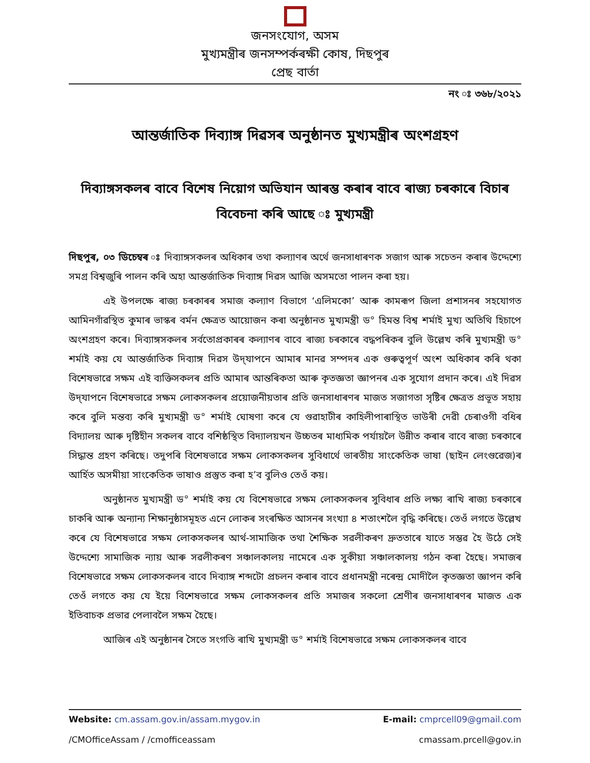জনসংযোগ, অসম
মুখ্যমন্ত্ৰীৰ জনসম্পৰ্কৰক্ষী কোষ, দিছপুৰ
প্ৰেছ বাৰ্তা
নং ঃ ৩৬৮/২০২১
আন্তৰ্জাতিক দিব্যাঙ্গ দিৱসৰ অনুষ্ঠানত মুখ্যমন্ত্ৰীৰ অংশগ্ৰহণ
দিব্যাঙ্গসকলৰ বাবে বিশেষ নিয়োগ অভিযান আৰম্ভ কৰাৰ বাবে ৰাজ্য চৰকাৰে বিচাৰ বিবেচনা কৰি আছে ঃ মুখ্যমন্ত্ৰী
দিছপুৰ, ০৩ ডিচেম্বৰ ঃ দিব্যাঙ্গসকলৰ অধিকাৰ তথা কল্যাণৰ অৰ্থে জনসাধাৰণক সজাগ আৰু সচেতন কৰাৰ উদ্দেশ্যে সমগ্ৰ বিশ্বজুৰি পালন কৰি অহা আন্তৰ্জাতিক দিব্যাঙ্গ দিৱস আজি অসমতো পালন কৰা হয়।
এই উপলক্ষে ৰাজ্য চৰকাৰৰ সমাজ কল্যাণ বিভাগে ‘এলিমকো’ আৰু কামৰূপ জিলা প্ৰশাসনৰ সহযোগত আমিনগাঁৱস্থিত কুমাৰ ভাস্কৰ বৰ্মন ক্ষেত্ৰত আয়োজন কৰা অনুষ্ঠানত মুখ্যমন্ত্ৰী ড° হিমন্ত বিশ্ব শৰ্মাই মুখ্য অতিথি হিচাপে অংশগ্ৰহণ কৰে। দিব্যাঙ্গসকলৰ সৰ্বতোপ্ৰকাৰৰ কল্যাণৰ বাবে ৰাজ্য চৰকাৰে বদ্ধপৰিকৰ বুলি উল্লেখ কৰি মুখ্যমন্ত্ৰী ড° শৰ্মাই কয় যে আন্তৰ্জাতিক দিব্যাঙ্গ দিৱস উদ্‌যাপনে আমাৰ মানৱ সম্পদৰ এক গুৰুত্বপূৰ্ণ অংশ অধিকাৰ কৰি থকা বিশেষভাৱে সক্ষম এই ব্যক্তিসকলৰ প্ৰতি আমাৰ আন্তৰিকতা আৰু কৃতজ্ঞতা জ্ঞাপনৰ এক সুযোগ প্ৰদান কৰে। এই দিৱস উদ্‌যাপনে বিশেষভাৱে সক্ষম লোকসকলৰ প্ৰয়োজনীয়তাৰ প্ৰতি জনসাধাৰণৰ মাজত সজাগতা সৃষ্টিৰ ক্ষেত্ৰত প্ৰভূত সহায় কৰে বুলি মন্তব্য কৰি মুখ্যমন্ত্ৰী ড° শৰ্মাই ঘোষণা কৰে যে গুৱাহাটীৰ কাহিলীপাৰাস্থিত ভাউৰী দেৱী চেৰাওগী বধিৰ বিদ্যালয় আৰু দৃষ্টিহীন সকলৰ বাবে বশিষ্ঠস্থিত বিদ্যালয়খন উচ্চতৰ মাধ্যমিক পৰ্যায়লৈ উন্নীত কৰাৰ বাবে ৰাজ্য চৰকাৰে সিদ্ধান্ত গ্ৰহণ কৰিছে। তদুপৰি বিশেষভাৱে সক্ষম লোকসকলৰ সুবিধাৰ্থে ভাৰতীয় সাংকেতিক ভাষা (ছাইন লেংগুৱেজ)ৰ আৰ্হিত অসমীয়া সাংকেতিক ভাষাও প্ৰস্তুত কৰা হ’ব বুলিও তেওঁ কয়।
অনুষ্ঠানত মুখ্যমন্ত্ৰী ড° শৰ্মাই কয় যে বিশেষভাৱে সক্ষম লোকসকলৰ সুবিধাৰ প্ৰতি লক্ষ্য ৰাখি ৰাজ্য চৰকাৰে চাকৰি আৰু অন্যান্য শিক্ষানুষ্ঠাসমূহত এনে লোকৰ সংৰক্ষিত আসনৰ সংখ্যা ৪ শতাংশলৈ বৃদ্ধি কৰিছে। তেওঁ লগতে উল্লেখ কৰে যে বিশেষভাৱে সক্ষম লোকসকলৰ আৰ্থ-সামাজিক তথা শৈক্ষিক সৱলীকৰণ দ্ৰুততাৰে যাতে সম্ভৱ হৈ উঠে সেই উদ্দেশ্যে সামাজিক ন্যায় আৰু সৱলীকৰণ সঞ্চালকালয় নামেৰে এক সুকীয়া সঞ্চালকালয় গঠন কৰা হৈছে। সমাজৰ বিশেষভাৱে সক্ষম লোকসকলৰ বাবে দিব্যাঙ্গ শব্দটো প্ৰচলন কৰাৰ বাবে প্ৰধানমন্ত্ৰী নৰেন্দ্ৰ মোদীলৈ কৃতজ্ঞতা জ্ঞাপন কৰি তেওঁ লগতে কয় যে ইয়ে বিশেষভাৱে সক্ষম লোকসকলৰ প্ৰতি সমাজৰ সকলো শ্ৰেণীৰ জনসাধাৰণৰ মাজত এক ইতিবাচক প্ৰভাৱ পেলাবলৈ সক্ষম হৈছে।
আজিৰ এই অনুষ্ঠানৰ সৈতে সংগতি ৰাখি মুখ্যমন্ত্ৰী ড° শৰ্মাই বিশেষভাৱে সক্ষম লোকসকলৰ বাবে
Website: cm.assam.gov.in/assam.mygov.in E-mail: cmprcell09@gmail.com
/CMOfficeAssam / /cmofficeassam cmassam.prcell@gov.in